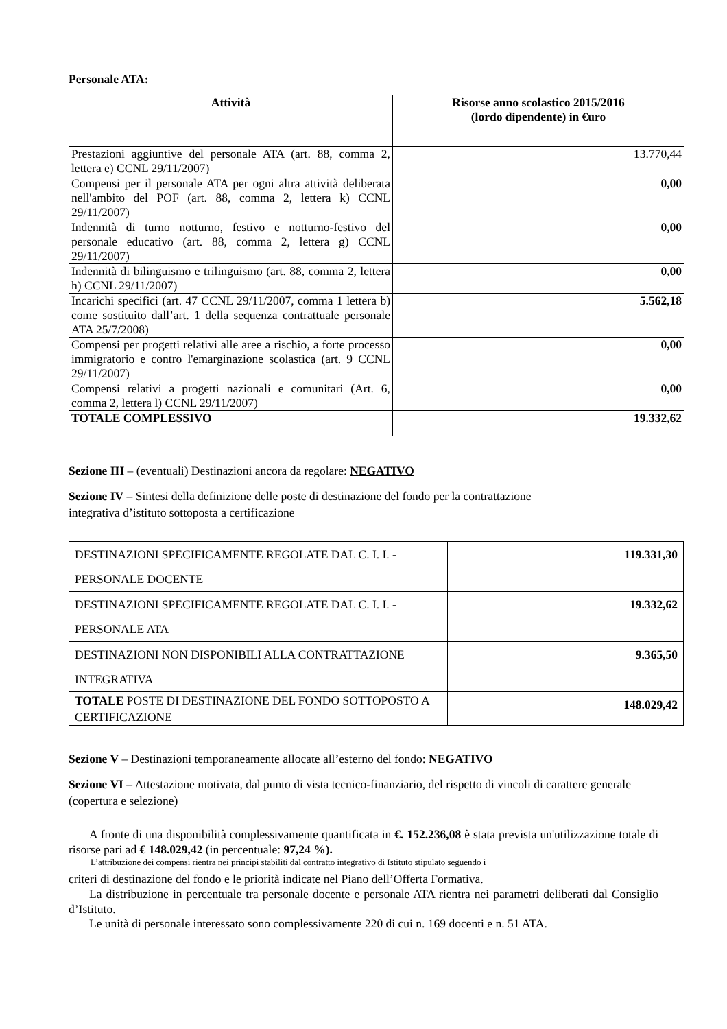Personale ATA:
| Attività | Risorse anno scolastico 2015/2016 (lordo dipendente) in €uro |
| --- | --- |
| Prestazioni aggiuntive del personale ATA (art. 88, comma 2, lettera e) CCNL 29/11/2007) | 13.770,44 |
| Compensi per il personale ATA per ogni altra attività deliberata nell'ambito del POF (art. 88, comma 2, lettera k) CCNL 29/11/2007) | 0,00 |
| Indennità di turno notturno, festivo e notturno-festivo del personale educativo (art. 88, comma 2, lettera g) CCNL 29/11/2007) | 0,00 |
| Indennità di bilinguismo e trilinguismo (art. 88, comma 2, lettera h) CCNL 29/11/2007) | 0,00 |
| Incarichi specifici (art. 47 CCNL 29/11/2007, comma 1 lettera b) come sostituito dall’art. 1 della sequenza contrattuale personale ATA 25/7/2008) | 5.562,18 |
| Compensi per progetti relativi alle aree a rischio, a forte processo immigratorio e contro l'emarginazione scolastica (art. 9 CCNL 29/11/2007) | 0,00 |
| Compensi relativi a progetti nazionali e comunitari (Art. 6, comma 2, lettera l) CCNL 29/11/2007) | 0,00 |
| TOTALE COMPLESSIVO | 19.332,62 |
Sezione III – (eventuali) Destinazioni ancora da regolare: NEGATIVO
Sezione IV – Sintesi della definizione delle poste di destinazione del fondo per la contrattazione integrativa d’istituto sottoposta a certificazione
| DESTINAZIONI SPECIFICAMENTE REGOLATE DAL C. I. I. - PERSONALE DOCENTE | 119.331,30 |
| DESTINAZIONI SPECIFICAMENTE REGOLATE DAL C. I. I. - PERSONALE ATA | 19.332,62 |
| DESTINAZIONI NON DISPONIBILI ALLA CONTRATTAZIONE INTEGRATIVA | 9.365,50 |
| TOTALE POSTE DI DESTINAZIONE DEL FONDO SOTTOPOSTO A CERTIFICAZIONE | 148.029,42 |
Sezione V – Destinazioni temporaneamente allocate all’esterno del fondo: NEGATIVO
Sezione VI – Attestazione motivata, dal punto di vista tecnico-finanziario, del rispetto di vincoli di carattere generale (copertura e selezione)
A fronte di una disponibilità complessivamente quantificata in €. 152.236,08 è stata prevista un'utilizzazione totale di risorse pari ad € 148.029,42 (in percentuale: 97,24 %).
L’attribuzione dei compensi rientra nei principi stabiliti dal contratto integrativo di Istituto stipulato seguendo i
criteri di destinazione del fondo e le priorità indicate nel Piano dell’Offerta Formativa.
La distribuzione in percentuale tra personale docente e personale ATA rientra nei parametri deliberati dal Consiglio d’Istituto.
Le unità di personale interessato sono complessivamente 220 di cui n. 169 docenti e n. 51 ATA.